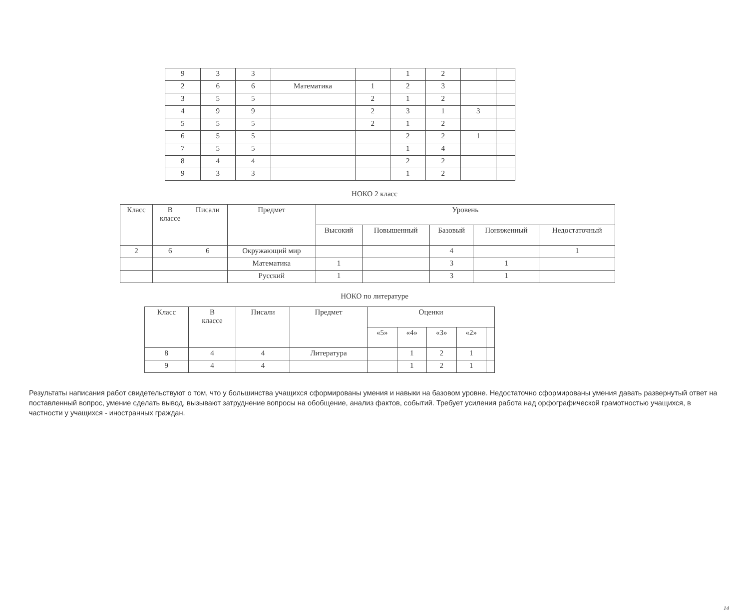| 9 | 3 | 3 | | | 1 | 2 | | |
| 2 | 6 | 6 | Математика | 1 | 2 | 3 | | |
| 3 | 5 | 5 | | 2 | 1 | 2 | | |
| 4 | 9 | 9 | | 2 | 3 | 1 | 3 | |
| 5 | 5 | 5 | | 2 | 1 | 2 | | |
| 6 | 5 | 5 | | | 2 | 2 | 1 | |
| 7 | 5 | 5 | | | 1 | 4 | | |
| 8 | 4 | 4 | | | 2 | 2 | | |
| 9 | 3 | 3 | | | 1 | 2 | | |
НОКО 2 класс
| Класс | В классе | Писали | Предмет | Уровень | | | | |
| --- | --- | --- | --- | --- | --- | --- | --- | --- |
| | | | | Высокий | Повышенный | Базовый | Пониженный | Недостаточный |
| 2 | 6 | 6 | Окружающий мир | | | 4 | | 1 |
| | | | Математика | 1 | | 3 | 1 | |
| | | | Русский | 1 | | 3 | 1 | |
НОКО по литературе
| Класс | В классе | Писали | Предмет | Оценки | | | | |
| --- | --- | --- | --- | --- | --- | --- | --- | --- |
| | | | | «5» | «4» | «3» | «2» | |
| 8 | 4 | 4 | Литература | | 1 | 2 | 1 | |
| 9 | 4 | 4 | | | 1 | 2 | 1 | |
Результаты написания работ свидетельствуют о том, что у большинства учащихся сформированы умения и навыки на базовом уровне. Недостаточно сформированы умения давать развернутый ответ на поставленный вопрос, умение сделать вывод, вызывают затруднение вопросы на обобщение, анализ фактов, событий. Требует усиления работа над орфографической грамотностью учащихся, в частности у учащихся - иностранных граждан.
14